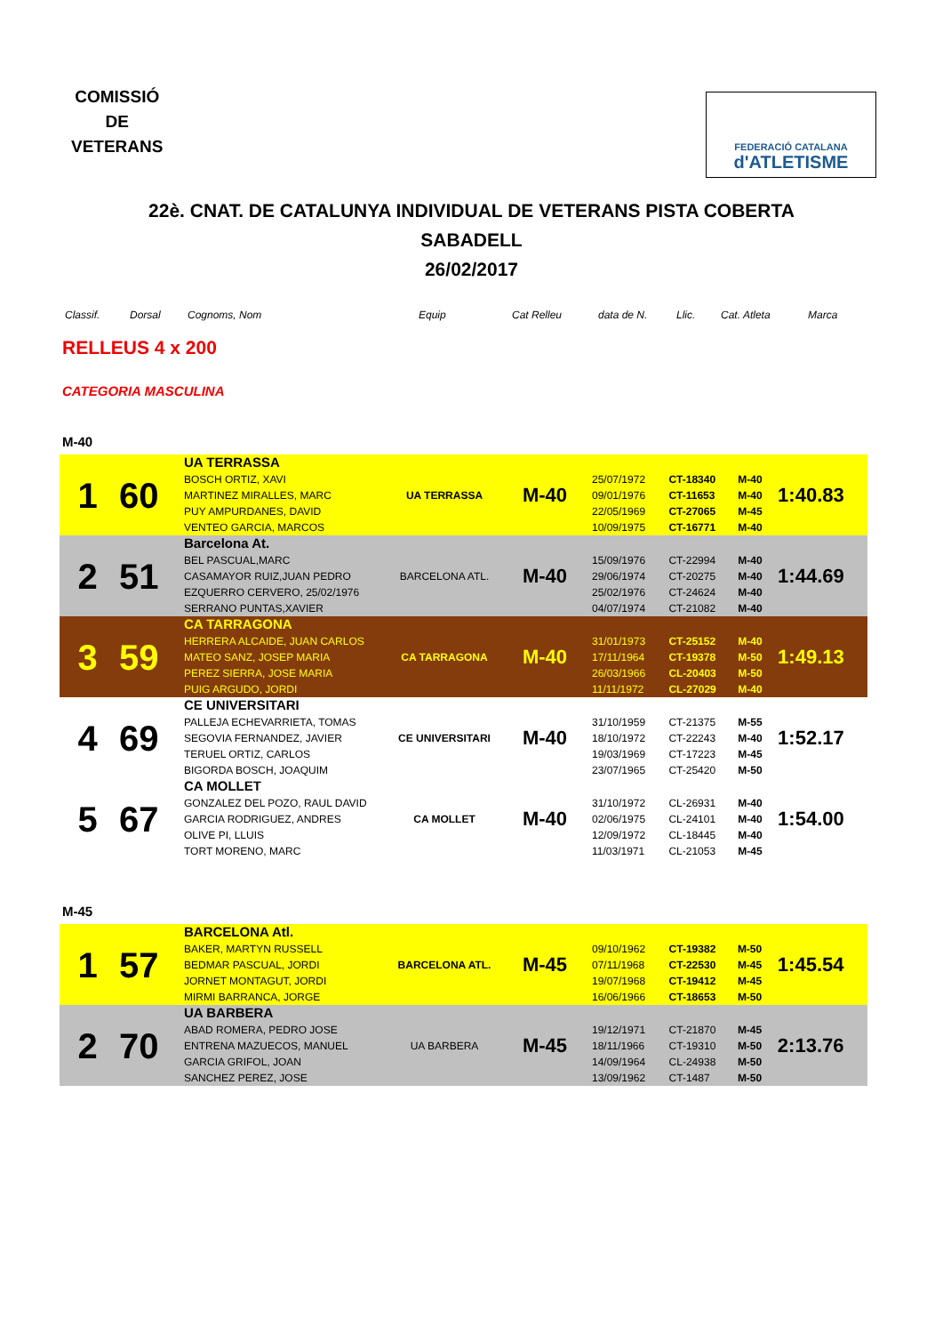COMISSIÓ
DE
VETERANS
FEDERACIÓ CATALANA
d'ATLETISME
22è. CNAT. DE CATALUNYA INDIVIDUAL DE VETERANS PISTA COBERTA
SABADELL
26/02/2017
Classif. Dorsal Cognoms, Nom Equip Cat Relleu data de N. Llic. Cat. Atleta Marca
RELLEUS 4 x 200
CATEGORIA MASCULINA
M-40
| 1 | 60 | UA TERRASSA BOSCH ORTIZ, XAVI MARTINEZ MIRALLES, MARC PUY AMPURDANES, DAVID VENTEO GARCIA, MARCOS | UA TERRASSA | M-40 | 25/07/1972 09/01/1976 22/05/1969 10/09/1975 | CT-18340 CT-11653 CT-27065 CT-16771 | M-40 M-40 M-45 M-40 | 1:40.83 |
| 2 | 51 | Barcelona At. BEL PASCUAL,MARC CASAMAYOR RUIZ,JUAN PEDRO EZQUERRO CERVERO, 25/02/1976 SERRANO PUNTAS,XAVIER | BARCELONA ATL. | M-40 | 15/09/1976 29/06/1974 25/02/1976 04/07/1974 | CT-22994 CT-20275 CT-24624 CT-21082 | M-40 M-40 M-40 M-40 | 1:44.69 |
| 3 | 59 | CA TARRAGONA HERRERA ALCAIDE, JUAN CARLOS MATEO SANZ, JOSEP MARIA PEREZ SIERRA, JOSE MARIA PUIG ARGUDO, JORDI | CA TARRAGONA | M-40 | 31/01/1973 17/11/1964 26/03/1966 11/11/1972 | CT-25152 CT-19378 CL-20403 CL-27029 | M-40 M-50 M-50 M-40 | 1:49.13 |
| 4 | 69 | CE UNIVERSITARI PALLEJA ECHEVARRIETA, TOMAS SEGOVIA FERNANDEZ, JAVIER TERUEL ORTIZ, CARLOS BIGORDA BOSCH, JOAQUIM | CE UNIVERSITARI | M-40 | 31/10/1959 18/10/1972 19/03/1969 23/07/1965 | CT-21375 CT-22243 CT-17223 CT-25420 | M-55 M-40 M-45 M-50 | 1:52.17 |
| 5 | 67 | CA MOLLET GONZALEZ DEL POZO, RAUL DAVID GARCIA RODRIGUEZ, ANDRES OLIVE PI, LLUIS TORT MORENO, MARC | CA MOLLET | M-40 | 31/10/1972 02/06/1975 12/09/1972 11/03/1971 | CL-26931 CL-24101 CL-18445 CL-21053 | M-40 M-40 M-40 M-45 | 1:54.00 |
M-45
| 1 | 57 | BARCELONA Atl. BAKER, MARTYN RUSSELL BEDMAR PASCUAL, JORDI JORNET MONTAGUT, JORDI MIRMI BARRANCA, JORGE | BARCELONA ATL. | M-45 | 09/10/1962 07/11/1968 19/07/1968 16/06/1966 | CT-19382 CT-22530 CT-19412 CT-18653 | M-50 M-45 M-45 M-50 | 1:45.54 |
| 2 | 70 | UA BARBERA ABAD ROMERA, PEDRO JOSE ENTRENA MAZUECOS, MANUEL GARCIA GRIFOL, JOAN SANCHEZ PEREZ, JOSE | UA BARBERA | M-45 | 19/12/1971 18/11/1966 14/09/1964 13/09/1962 | CT-21870 CT-19310 CL-24938 CT-1487 | M-45 M-50 M-50 M-50 | 2:13.76 |